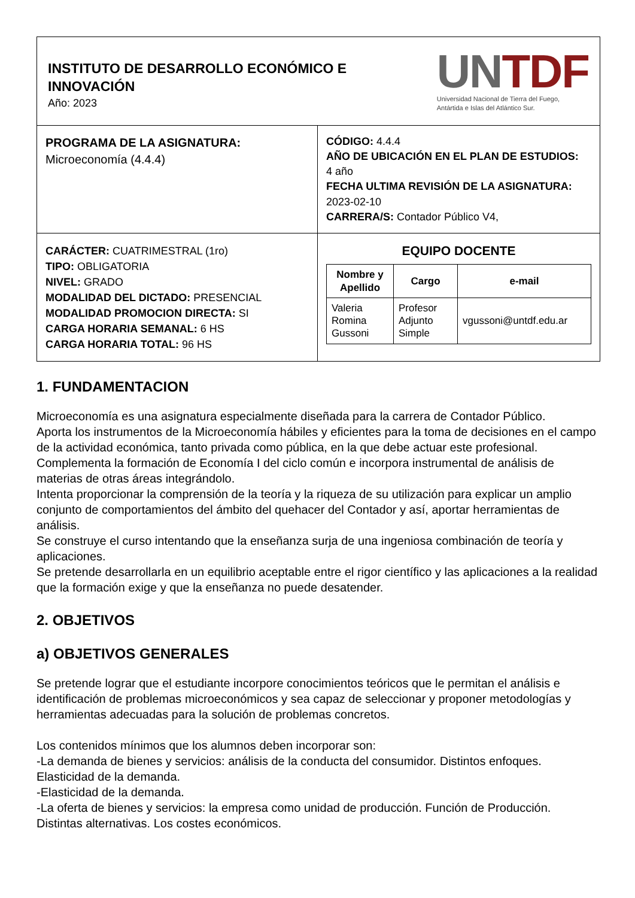| INSTITUTO DE DESARROLLO ECONÓMICO E INNOVACIÓN Año: 2023 UN TDF Universidad Nacional de Tierra del Fuego, Antártida e Islas del Atlántico Sur. | |
| PROGRAMA DE LA ASIGNATURA: Microeconomía (4.4.4) | CÓDIGO: 4.4.4 AÑO DE UBICACIÓN EN EL PLAN DE ESTUDIOS: 4 año FECHA ULTIMA REVISIÓN DE LA ASIGNATURA: 2023-02-10 CARRERA/S: Contador Público V4, |
| CARÁCTER: CUATRIMESTRAL (1ro) TIPO: OBLIGATORIA NIVEL: GRADO MODALIDAD DEL DICTADO: PRESENCIAL MODALIDAD PROMOCION DIRECTA: SI CARGA HORARIA SEMANAL: 6 HS CARGA HORARIA TOTAL: 96 HS | EQUIPO DOCENTE / Nombre y Apellido / Cargo / e-mail / / --- / --- / --- / / Valeria Romina Gussoni / Profesor Adjunto Simple / vgussoni@untdf.edu.ar / |
1. FUNDAMENTACION
Microeconomía es una asignatura especialmente diseñada para la carrera de Contador Público.
Aporta los instrumentos de la Microeconomía hábiles y eficientes para la toma de decisiones en el campo de la actividad económica, tanto privada como pública, en la que debe actuar este profesional.
Complementa la formación de Economía I del ciclo común e incorpora instrumental de análisis de materias de otras áreas integrándolo.
Intenta proporcionar la comprensión de la teoría y la riqueza de su utilización para explicar un amplio conjunto de comportamientos del ámbito del quehacer del Contador y así, aportar herramientas de análisis.
Se construye el curso intentando que la enseñanza surja de una ingeniosa combinación de teoría y aplicaciones.
Se pretende desarrollarla en un equilibrio aceptable entre el rigor científico y las aplicaciones a la realidad que la formación exige y que la enseñanza no puede desatender.
2. OBJETIVOS
a) OBJETIVOS GENERALES
Se pretende lograr que el estudiante incorpore conocimientos teóricos que le permitan el análisis e identificación de problemas microeconómicos y sea capaz de seleccionar y proponer metodologías y herramientas adecuadas para la solución de problemas concretos.
Los contenidos mínimos que los alumnos deben incorporar son:
-La demanda de bienes y servicios: análisis de la conducta del consumidor. Distintos enfoques. Elasticidad de la demanda.
-Elasticidad de la demanda.
-La oferta de bienes y servicios: la empresa como unidad de producción. Función de Producción. Distintas alternativas. Los costes económicos.